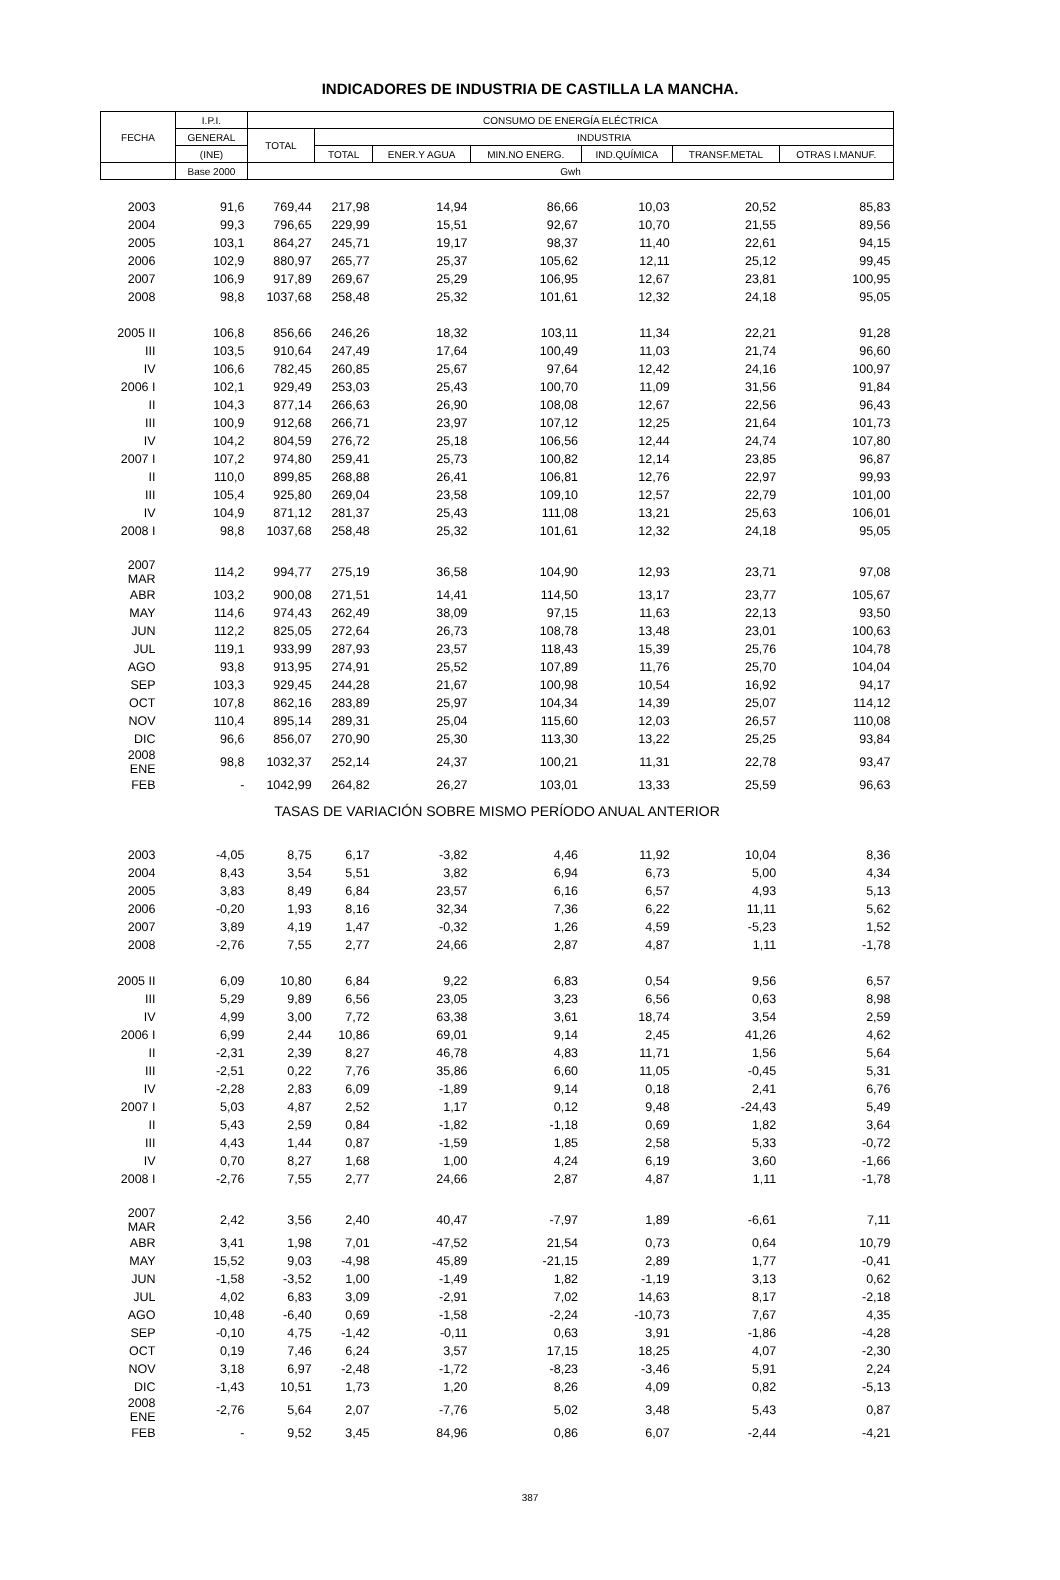INDICADORES DE INDUSTRIA DE CASTILLA LA MANCHA.
| FECHA | I.P.I. | CONSUMO DE ENERGÍA ELÉCTRICA | | | | | | |
| --- | --- | --- | --- | --- | --- | --- | --- | --- |
| | GENERAL | TOTAL | INDUSTRIA | | | | | |
| | (INE) | | TOTAL | ENER.Y AGUA | MIN.NO ENERG. | IND.QUÍMICA | TRANSF.METAL | OTRAS I.MANUF. |
| | Base 2000 | Gwh | | | | | | |
| 2003 | 91,6 | 769,44 | 217,98 | 14,94 | 86,66 | 10,03 | 20,52 | 85,83 |
| 2004 | 99,3 | 796,65 | 229,99 | 15,51 | 92,67 | 10,70 | 21,55 | 89,56 |
| 2005 | 103,1 | 864,27 | 245,71 | 19,17 | 98,37 | 11,40 | 22,61 | 94,15 |
| 2006 | 102,9 | 880,97 | 265,77 | 25,37 | 105,62 | 12,11 | 25,12 | 99,45 |
| 2007 | 106,9 | 917,89 | 269,67 | 25,29 | 106,95 | 12,67 | 23,81 | 100,95 |
| 2008 | 98,8 | 1037,68 | 258,48 | 25,32 | 101,61 | 12,32 | 24,18 | 95,05 |
| 2005 II | 106,8 | 856,66 | 246,26 | 18,32 | 103,11 | 11,34 | 22,21 | 91,28 |
| III | 103,5 | 910,64 | 247,49 | 17,64 | 100,49 | 11,03 | 21,74 | 96,60 |
| IV | 106,6 | 782,45 | 260,85 | 25,67 | 97,64 | 12,42 | 24,16 | 100,97 |
| 2006 I | 102,1 | 929,49 | 253,03 | 25,43 | 100,70 | 11,09 | 31,56 | 91,84 |
| II | 104,3 | 877,14 | 266,63 | 26,90 | 108,08 | 12,67 | 22,56 | 96,43 |
| III | 100,9 | 912,68 | 266,71 | 23,97 | 107,12 | 12,25 | 21,64 | 101,73 |
| IV | 104,2 | 804,59 | 276,72 | 25,18 | 106,56 | 12,44 | 24,74 | 107,80 |
| 2007 I | 107,2 | 974,80 | 259,41 | 25,73 | 100,82 | 12,14 | 23,85 | 96,87 |
| II | 110,0 | 899,85 | 268,88 | 26,41 | 106,81 | 12,76 | 22,97 | 99,93 |
| III | 105,4 | 925,80 | 269,04 | 23,58 | 109,10 | 12,57 | 22,79 | 101,00 |
| IV | 104,9 | 871,12 | 281,37 | 25,43 | 111,08 | 13,21 | 25,63 | 106,01 |
| 2008 I | 98,8 | 1037,68 | 258,48 | 25,32 | 101,61 | 12,32 | 24,18 | 95,05 |
| 2007 MAR | 114,2 | 994,77 | 275,19 | 36,58 | 104,90 | 12,93 | 23,71 | 97,08 |
| ABR | 103,2 | 900,08 | 271,51 | 14,41 | 114,50 | 13,17 | 23,77 | 105,67 |
| MAY | 114,6 | 974,43 | 262,49 | 38,09 | 97,15 | 11,63 | 22,13 | 93,50 |
| JUN | 112,2 | 825,05 | 272,64 | 26,73 | 108,78 | 13,48 | 23,01 | 100,63 |
| JUL | 119,1 | 933,99 | 287,93 | 23,57 | 118,43 | 15,39 | 25,76 | 104,78 |
| AGO | 93,8 | 913,95 | 274,91 | 25,52 | 107,89 | 11,76 | 25,70 | 104,04 |
| SEP | 103,3 | 929,45 | 244,28 | 21,67 | 100,98 | 10,54 | 16,92 | 94,17 |
| OCT | 107,8 | 862,16 | 283,89 | 25,97 | 104,34 | 14,39 | 25,07 | 114,12 |
| NOV | 110,4 | 895,14 | 289,31 | 25,04 | 115,60 | 12,03 | 26,57 | 110,08 |
| DIC | 96,6 | 856,07 | 270,90 | 25,30 | 113,30 | 13,22 | 25,25 | 93,84 |
| 2008 ENE | 98,8 | 1032,37 | 252,14 | 24,37 | 100,21 | 11,31 | 22,78 | 93,47 |
| FEB | - | 1042,99 | 264,82 | 26,27 | 103,01 | 13,33 | 25,59 | 96,63 |
| TASAS DE VARIACIÓN SOBRE MISMO PERÍODO ANUAL ANTERIOR | | | | | | | | |
| 2003 | -4,05 | 8,75 | 6,17 | -3,82 | 4,46 | 11,92 | 10,04 | 8,36 |
| 2004 | 8,43 | 3,54 | 5,51 | 3,82 | 6,94 | 6,73 | 5,00 | 4,34 |
| 2005 | 3,83 | 8,49 | 6,84 | 23,57 | 6,16 | 6,57 | 4,93 | 5,13 |
| 2006 | -0,20 | 1,93 | 8,16 | 32,34 | 7,36 | 6,22 | 11,11 | 5,62 |
| 2007 | 3,89 | 4,19 | 1,47 | -0,32 | 1,26 | 4,59 | -5,23 | 1,52 |
| 2008 | -2,76 | 7,55 | 2,77 | 24,66 | 2,87 | 4,87 | 1,11 | -1,78 |
| 2005 II | 6,09 | 10,80 | 6,84 | 9,22 | 6,83 | 0,54 | 9,56 | 6,57 |
| III | 5,29 | 9,89 | 6,56 | 23,05 | 3,23 | 6,56 | 0,63 | 8,98 |
| IV | 4,99 | 3,00 | 7,72 | 63,38 | 3,61 | 18,74 | 3,54 | 2,59 |
| 2006 I | 6,99 | 2,44 | 10,86 | 69,01 | 9,14 | 2,45 | 41,26 | 4,62 |
| II | -2,31 | 2,39 | 8,27 | 46,78 | 4,83 | 11,71 | 1,56 | 5,64 |
| III | -2,51 | 0,22 | 7,76 | 35,86 | 6,60 | 11,05 | -0,45 | 5,31 |
| IV | -2,28 | 2,83 | 6,09 | -1,89 | 9,14 | 0,18 | 2,41 | 6,76 |
| 2007 I | 5,03 | 4,87 | 2,52 | 1,17 | 0,12 | 9,48 | -24,43 | 5,49 |
| II | 5,43 | 2,59 | 0,84 | -1,82 | -1,18 | 0,69 | 1,82 | 3,64 |
| III | 4,43 | 1,44 | 0,87 | -1,59 | 1,85 | 2,58 | 5,33 | -0,72 |
| IV | 0,70 | 8,27 | 1,68 | 1,00 | 4,24 | 6,19 | 3,60 | -1,66 |
| 2008 I | -2,76 | 7,55 | 2,77 | 24,66 | 2,87 | 4,87 | 1,11 | -1,78 |
| 2007 MAR | 2,42 | 3,56 | 2,40 | 40,47 | -7,97 | 1,89 | -6,61 | 7,11 |
| ABR | 3,41 | 1,98 | 7,01 | -47,52 | 21,54 | 0,73 | 0,64 | 10,79 |
| MAY | 15,52 | 9,03 | -4,98 | 45,89 | -21,15 | 2,89 | 1,77 | -0,41 |
| JUN | -1,58 | -3,52 | 1,00 | -1,49 | 1,82 | -1,19 | 3,13 | 0,62 |
| JUL | 4,02 | 6,83 | 3,09 | -2,91 | 7,02 | 14,63 | 8,17 | -2,18 |
| AGO | 10,48 | -6,40 | 0,69 | -1,58 | -2,24 | -10,73 | 7,67 | 4,35 |
| SEP | -0,10 | 4,75 | -1,42 | -0,11 | 0,63 | 3,91 | -1,86 | -4,28 |
| OCT | 0,19 | 7,46 | 6,24 | 3,57 | 17,15 | 18,25 | 4,07 | -2,30 |
| NOV | 3,18 | 6,97 | -2,48 | -1,72 | -8,23 | -3,46 | 5,91 | 2,24 |
| DIC | -1,43 | 10,51 | 1,73 | 1,20 | 8,26 | 4,09 | 0,82 | -5,13 |
| 2008 ENE | -2,76 | 5,64 | 2,07 | -7,76 | 5,02 | 3,48 | 5,43 | 0,87 |
| FEB | - | 9,52 | 3,45 | 84,96 | 0,86 | 6,07 | -2,44 | -4,21 |
387